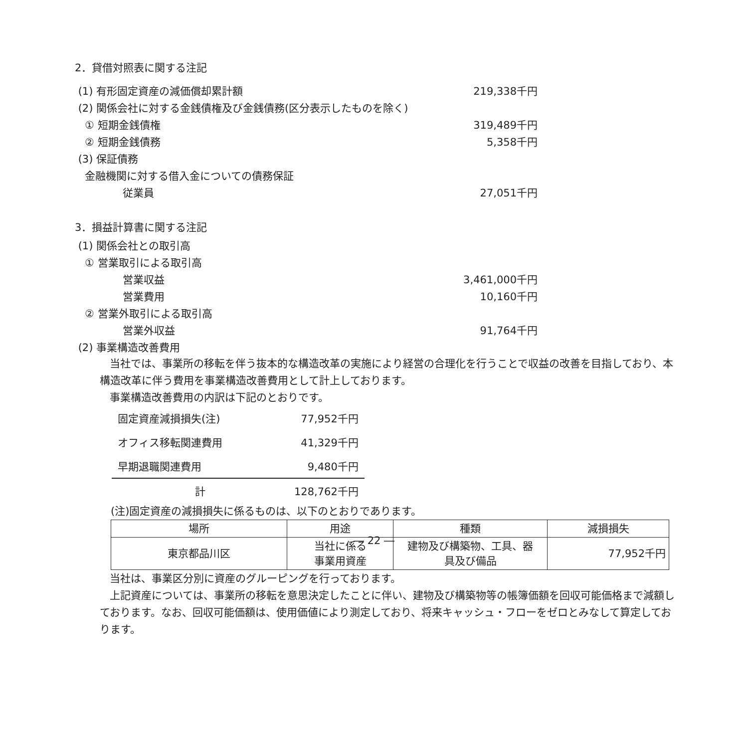2．貸借対照表に関する注記
(1) 有形固定資産の減価償却累計額 219,338千円
(2) 関係会社に対する金銭債権及び金銭債務(区分表示したものを除く)
① 短期金銭債権 319,489千円
② 短期金銭債務 5,358千円
(3) 保証債務
金融機関に対する借入金についての債務保証
従業員 27,051千円
3．損益計算書に関する注記
(1) 関係会社との取引高
① 営業取引による取引高
営業収益 3,461,000千円
営業費用 10,160千円
② 営業外取引による取引高
営業外収益 91,764千円
(2) 事業構造改善費用
当社では、事業所の移転を伴う抜本的な構造改革の実施により経営の合理化を行うことで収益の改善を目指しており、本構造改革に伴う費用を事業構造改善費用として計上しております。
事業構造改善費用の内訳は下記のとおりです。
| 固定資産減損損失(注) | 77,952千円 |
| オフィス移転関連費用 | 41,329千円 |
| 早期退職関連費用 | 9,480千円 |
| 計 | 128,762千円 |
(注)固定資産の減損損失に係るものは、以下のとおりであります。
| 場所 | 用途 | 種類 | 減損損失 |
| 東京都品川区 | 当社に係る 事業用資産 | 建物及び構築物、工具、器 具及び備品 | 77,952千円 |
当社は、事業区分別に資産のグルーピングを行っております。
上記資産については、事業所の移転を意思決定したことに伴い、建物及び構築物等の帳簿価額を回収可能価格まで減額しております。なお、回収可能価額は、使用価値により測定しており、将来キャッシュ・フローをゼロとみなして算定しております。
― 22 ―